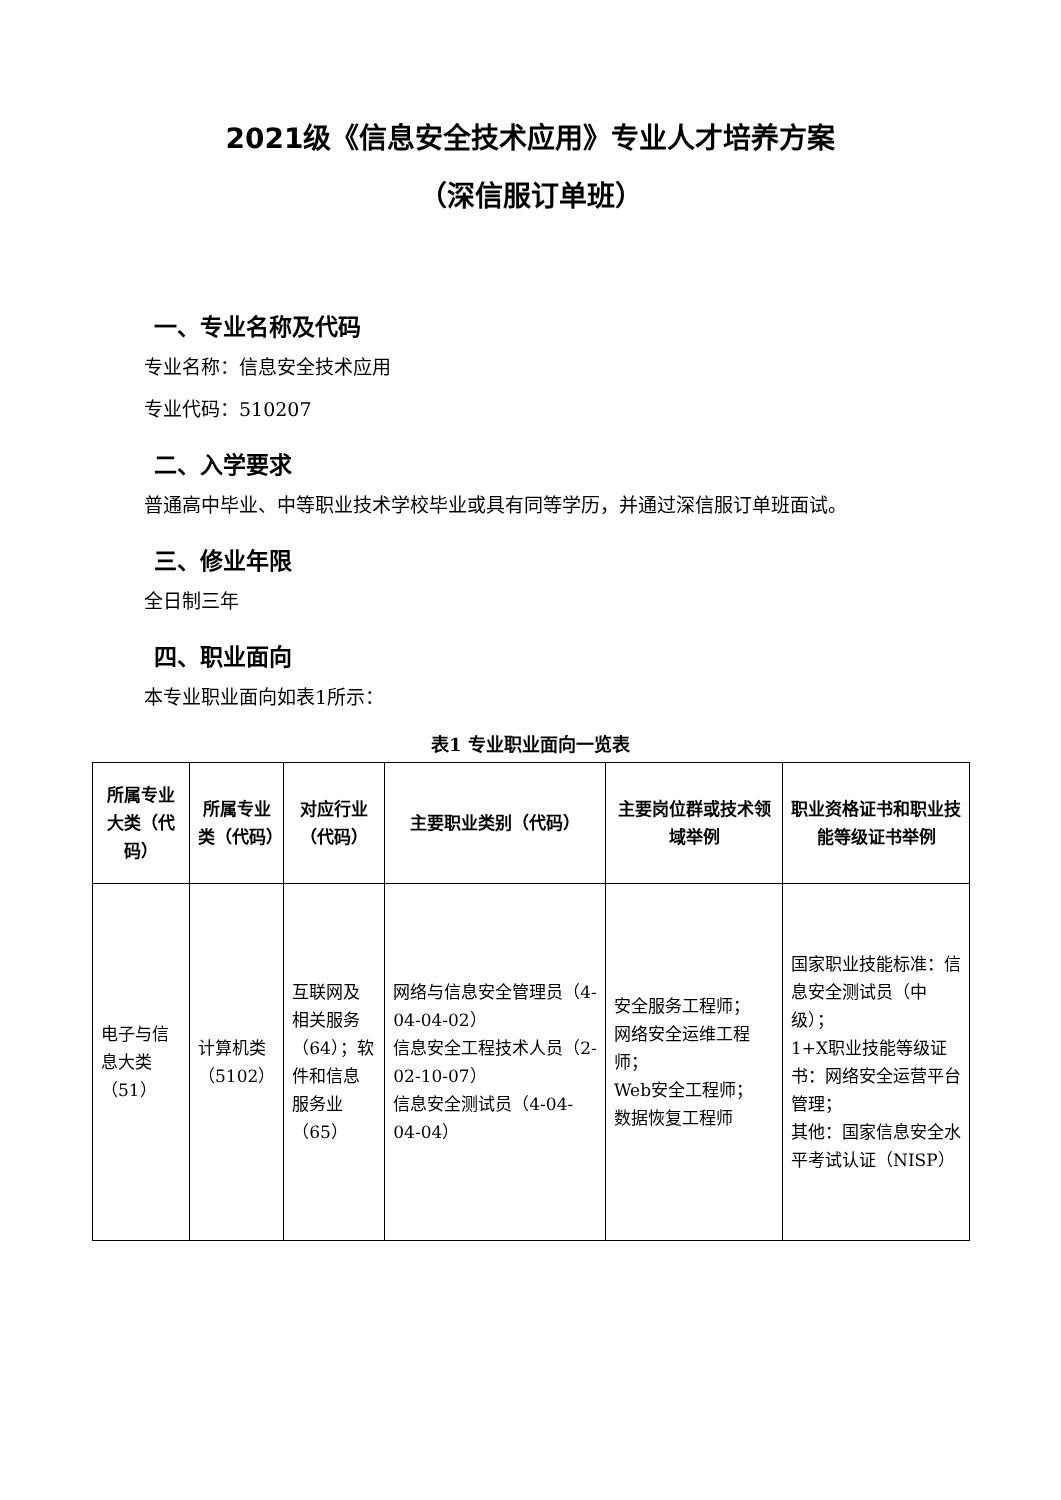2021级《信息安全技术应用》专业人才培养方案
（深信服订单班）
一、专业名称及代码
专业名称：信息安全技术应用
专业代码：510207
二、入学要求
普通高中毕业、中等职业技术学校毕业或具有同等学历，并通过深信服订单班面试。
三、修业年限
全日制三年
四、职业面向
本专业职业面向如表1所示：
表1 专业职业面向一览表
| 所属专业大类（代码） | 所属专业类（代码） | 对应行业（代码） | 主要职业类别（代码） | 主要岗位群或技术领域举例 | 职业资格证书和职业技能等级证书举例 |
| --- | --- | --- | --- | --- | --- |
| 电子与信息大类（51） | 计算机类（5102） | 互联网及相关服务（64）；软件和信息服务业（65） | 网络与信息安全管理员（4-04-04-02） 信息安全工程技术人员（2-02-10-07） 信息安全测试员（4-04-04-04） | 安全服务工程师； 网络安全运维工程师； Web安全工程师； 数据恢复工程师 | 国家职业技能标准：信息安全测试员（中级）； 1+X职业技能等级证书：网络安全运营平台管理； 其他：国家信息安全水平考试认证（NISP） |